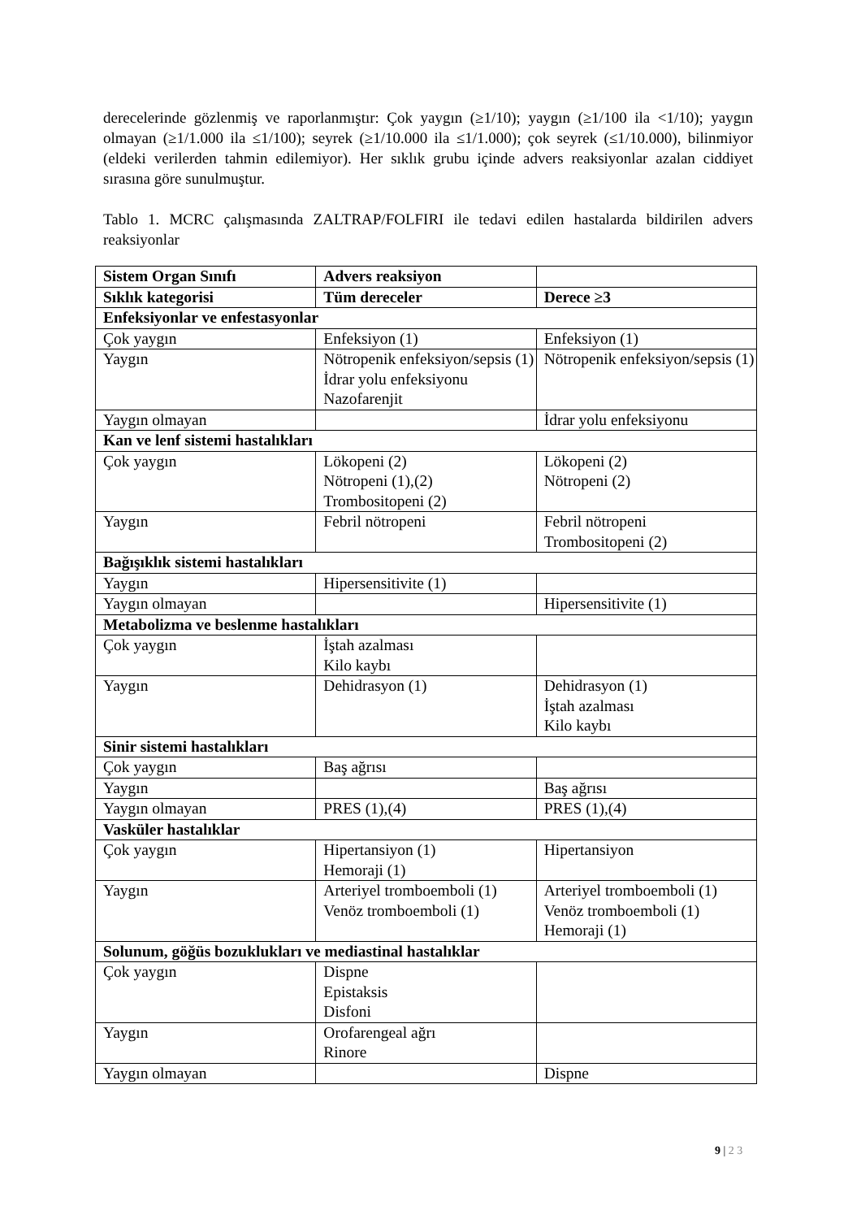derecelerinde gözlenmiş ve raporlanmıştır: Çok yaygın (≥1/10); yaygın (≥1/100 ila <1/10); yaygın olmayan (≥1/1.000 ila ≤1/100); seyrek (≥1/10.000 ila ≤1/1.000); çok seyrek (≤1/10.000), bilinmiyor (eldeki verilerden tahmin edilemiyor). Her sıklık grubu içinde advers reaksiyonlar azalan ciddiyet sırasına göre sunulmuştur.
Tablo 1. MCRC çalışmasında ZALTRAP/FOLFIRI ile tedavi edilen hastalarda bildirilen advers reaksiyonlar
| Sistem Organ Sınıfı | Advers reaksiyon | |
| --- | --- | --- |
| Sıklık kategorisi | Tüm dereceler | Derece ≥3 |
| Enfeksiyonlar ve enfestasyonlar | | |
| Çok yaygın | Enfeksiyon (1) | Enfeksiyon (1) |
| Yaygın | Nötropenik enfeksiyon/sepsis (1) İdrar yolu enfeksiyonu Nazofarenjit | Nötropenik enfeksiyon/sepsis (1) |
| Yaygın olmayan | | İdrar yolu enfeksiyonu |
| Kan ve lenf sistemi hastalıkları | | |
| Çok yaygın | Lökopeni (2) Nötropeni (1),(2) Trombositopeni (2) | Lökopeni (2) Nötropeni (2) |
| Yaygın | Febril nötropeni | Febril nötropeni Trombositopeni (2) |
| Bağışıklık sistemi hastalıkları | | |
| Yaygın | Hipersensitivite (1) | |
| Yaygın olmayan | | Hipersensitivite (1) |
| Metabolizma ve beslenme hastalıkları | | |
| Çok yaygın | İştah azalması Kilo kaybı | |
| Yaygın | Dehidrasyon (1) | Dehidrasyon (1) İştah azalması Kilo kaybı |
| Sinir sistemi hastalıkları | | |
| Çok yaygın | Baş ağrısı | |
| Yaygın | | Baş ağrısı |
| Yaygın olmayan | PRES (1),(4) | PRES (1),(4) |
| Vasküler hastalıklar | | |
| Çok yaygın | Hipertansiyon (1) Hemoraji (1) | Hipertansiyon |
| Yaygın | Arteriyel tromboemboli (1) Venöz tromboemboli (1) | Arteriyel tromboemboli (1) Venöz tromboemboli (1) Hemoraji (1) |
| Solunum, göğüs bozuklukları ve mediastinal hastalıklar | | |
| Çok yaygın | Dispne Epistaksis Disfoni | |
| Yaygın | Orofarengeal ağrı Rinore | |
| Yaygın olmayan | | Dispne |
9 | 2 3